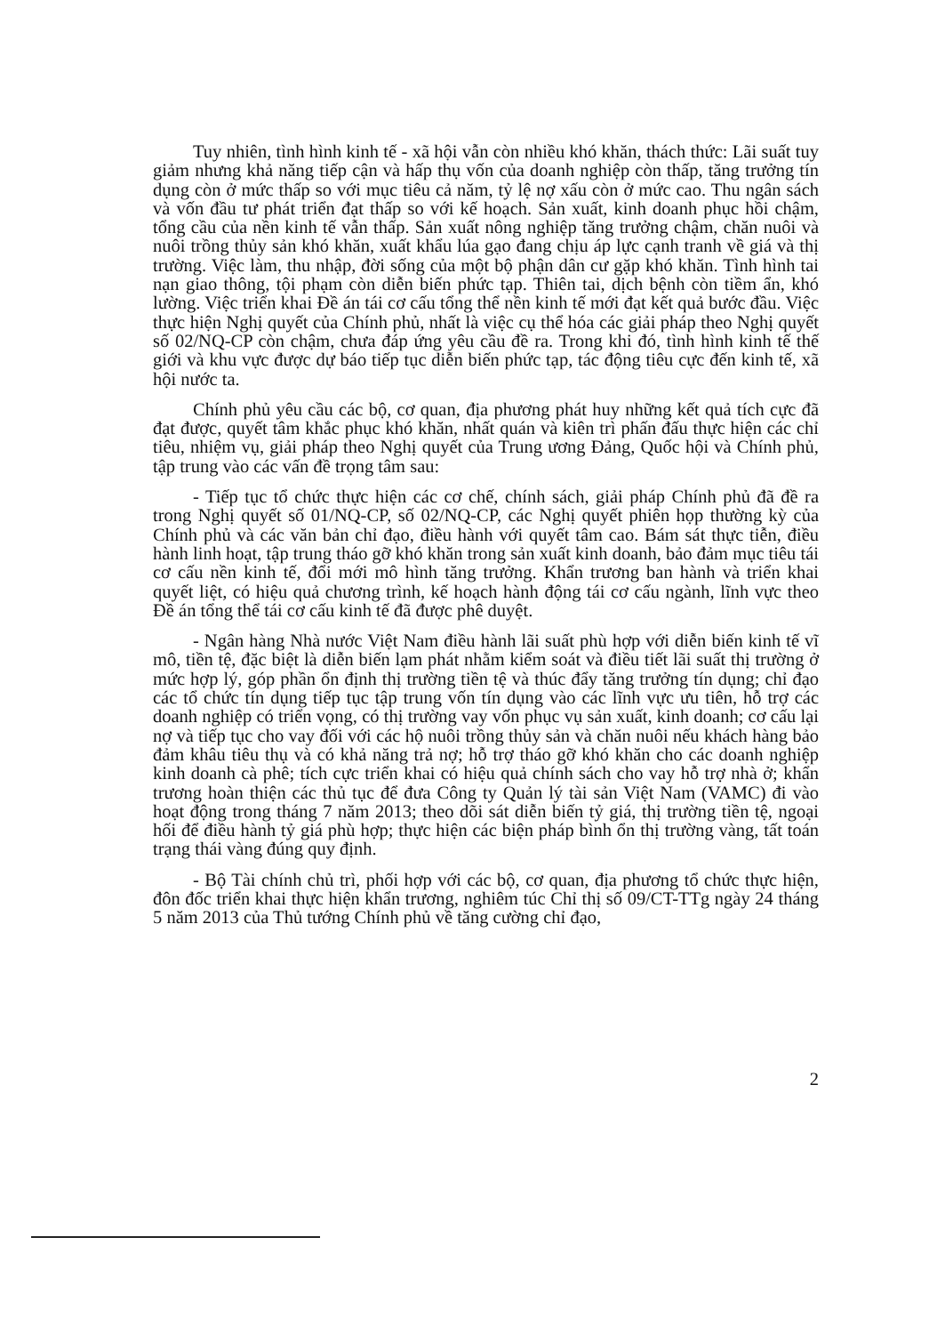Tuy nhiên, tình hình kinh tế - xã hội vẫn còn nhiều khó khăn, thách thức: Lãi suất tuy giảm nhưng khả năng tiếp cận và hấp thụ vốn của doanh nghiệp còn thấp, tăng trưởng tín dụng còn ở mức thấp so với mục tiêu cả năm, tỷ lệ nợ xấu còn ở mức cao. Thu ngân sách và vốn đầu tư phát triển đạt thấp so với kế hoạch. Sản xuất, kinh doanh phục hồi chậm, tổng cầu của nền kinh tế vẫn thấp. Sản xuất nông nghiệp tăng trưởng chậm, chăn nuôi và nuôi trồng thủy sản khó khăn, xuất khẩu lúa gạo đang chịu áp lực cạnh tranh về giá và thị trường. Việc làm, thu nhập, đời sống của một bộ phận dân cư gặp khó khăn. Tình hình tai nạn giao thông, tội phạm còn diễn biến phức tạp. Thiên tai, dịch bệnh còn tiềm ẩn, khó lường. Việc triển khai Đề án tái cơ cấu tổng thể nền kinh tế mới đạt kết quả bước đầu. Việc thực hiện Nghị quyết của Chính phủ, nhất là việc cụ thể hóa các giải pháp theo Nghị quyết số 02/NQ-CP còn chậm, chưa đáp ứng yêu cầu đề ra. Trong khi đó, tình hình kinh tế thế giới và khu vực được dự báo tiếp tục diễn biến phức tạp, tác động tiêu cực đến kinh tế, xã hội nước ta.
Chính phủ yêu cầu các bộ, cơ quan, địa phương phát huy những kết quả tích cực đã đạt được, quyết tâm khắc phục khó khăn, nhất quán và kiên trì phấn đấu thực hiện các chỉ tiêu, nhiệm vụ, giải pháp theo Nghị quyết của Trung ương Đảng, Quốc hội và Chính phủ, tập trung vào các vấn đề trọng tâm sau:
- Tiếp tục tổ chức thực hiện các cơ chế, chính sách, giải pháp Chính phủ đã đề ra trong Nghị quyết số 01/NQ-CP, số 02/NQ-CP, các Nghị quyết phiên họp thường kỳ của Chính phủ và các văn bản chỉ đạo, điều hành với quyết tâm cao. Bám sát thực tiễn, điều hành linh hoạt, tập trung tháo gỡ khó khăn trong sản xuất kinh doanh, bảo đảm mục tiêu tái cơ cấu nền kinh tế, đổi mới mô hình tăng trưởng. Khẩn trương ban hành và triển khai quyết liệt, có hiệu quả chương trình, kế hoạch hành động tái cơ cấu ngành, lĩnh vực theo Đề án tổng thể tái cơ cấu kinh tế đã được phê duyệt.
- Ngân hàng Nhà nước Việt Nam điều hành lãi suất phù hợp với diễn biến kinh tế vĩ mô, tiền tệ, đặc biệt là diễn biến lạm phát nhằm kiểm soát và điều tiết lãi suất thị trường ở mức hợp lý, góp phần ổn định thị trường tiền tệ và thúc đẩy tăng trưởng tín dụng; chỉ đạo các tổ chức tín dụng tiếp tục tập trung vốn tín dụng vào các lĩnh vực ưu tiên, hỗ trợ các doanh nghiệp có triển vọng, có thị trường vay vốn phục vụ sản xuất, kinh doanh; cơ cấu lại nợ và tiếp tục cho vay đối với các hộ nuôi trồng thủy sản và chăn nuôi nếu khách hàng bảo đảm khâu tiêu thụ và có khả năng trả nợ; hỗ trợ tháo gỡ khó khăn cho các doanh nghiệp kinh doanh cà phê; tích cực triển khai có hiệu quả chính sách cho vay hỗ trợ nhà ở; khẩn trương hoàn thiện các thủ tục để đưa Công ty Quản lý tài sản Việt Nam (VAMC) đi vào hoạt động trong tháng 7 năm 2013; theo dõi sát diễn biến tỷ giá, thị trường tiền tệ, ngoại hối để điều hành tỷ giá phù hợp; thực hiện các biện pháp bình ổn thị trường vàng, tất toán trạng thái vàng đúng quy định.
- Bộ Tài chính chủ trì, phối hợp với các bộ, cơ quan, địa phương tổ chức thực hiện, đôn đốc triển khai thực hiện khẩn trương, nghiêm túc Chỉ thị số 09/CT-TTg ngày 24 tháng 5 năm 2013 của Thủ tướng Chính phủ về tăng cường chỉ đạo,
2